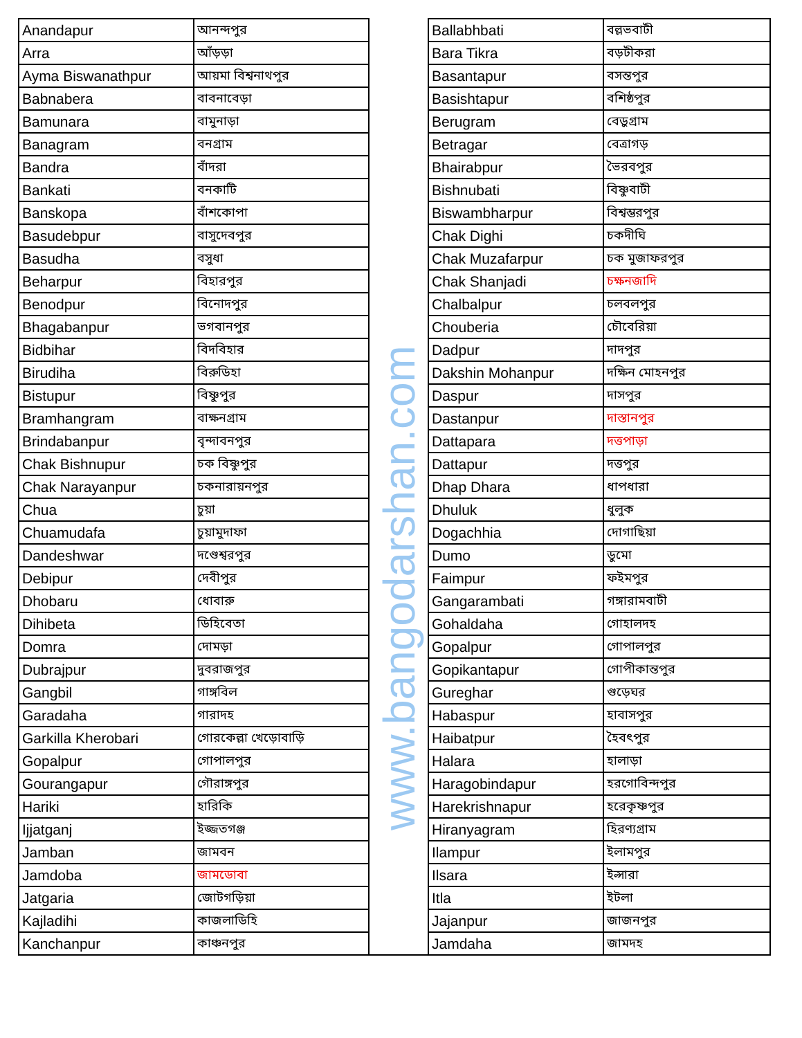| Anandapur | আনন্দপুর | | Ballabhbati | বল্লভবাটী |
| Arra | আঁড়ড়া | | Bara Tikra | বড়টীকরা |
| Ayma Biswanathpur | আয়মা বিশ্বনাথপুর | | Basantapur | বসন্তপুর |
| Babnabera | বাবনাবেড়া | | Basishtapur | বশিষ্ঠপুর |
| Bamunara | বামুনাড়া | | Berugram | বেড়ুগ্রাম |
| Banagram | বনগ্রাম | | Betragar | বেত্রাগড় |
| Bandra | বাঁদরা | | Bhairabpur | ভৈরবপুর |
| Bankati | বনকাটি | | Bishnubati | বিষ্ণুবাটী |
| Banskopa | বাঁশকোপা | | Biswambharpur | বিশ্বম্ভরপুর |
| Basudebpur | বাসুদেবপুর | | Chak Dighi | চকদীঘি |
| Basudha | বসুধা | | Chak Muzafarpur | চক মুজাফরপুর |
| Beharpur | বিহারপুর | | Chak Shanjadi | চক্ষনজাদি |
| Benodpur | বিনোদপুর | | Chalbalpur | চলবলপুর |
| Bhagabanpur | ভগবানপুর | | Chouberia | চৌবেরিয়া |
| Bidbihar | বিদবিহার | | Dadpur | দাদপুর |
| Birudiha | বিরুডিহা | | Dakshin Mohanpur | দক্ষিন মোহনপুর |
| Bistupur | বিষ্ণুপুর | | Daspur | দাসপুর |
| Bramhangram | বাক্ষনগ্রাম | | Dastanpur | দাস্তানপুর |
| Brindabanpur | বৃন্দাবনপুর | | Dattapara | দত্তপাড়া |
| Chak Bishnupur | চক বিষ্ণুপুর | | Dattapur | দত্তপুর |
| Chak Narayanpur | চকনারায়নপুর | | Dhap Dhara | ধাপধারা |
| Chua | চুয়া | | Dhuluk | ধুলুক |
| Chuamudafa | চুয়ামুদাফা | | Dogachhia | দোগাছিয়া |
| Dandeshwar | দণ্ডেশ্বরপুর | | Dumo | ডুমো |
| Debipur | দেবীপুর | | Faimpur | ফইমপুর |
| Dhobaru | ধোবারু | | Gangarambati | গঙ্গারামবাটী |
| Dihibeta | ডিহিবেতা | | Gohaldaha | গোহালদহ |
| Domra | দোমড়া | | Gopalpur | গোপালপুর |
| Dubrajpur | দুবরাজপুর | | Gopikantapur | গোপীকান্তপুর |
| Gangbil | গাঙ্গবিল | | Gureghar | গুড়েঘর |
| Garadaha | গারাদহ | | Habaspur | হাবাসপুর |
| Garkilla Kherobari | গোরকেল্লা খেড়োবাড়ি | | Haibatpur | হৈবৎপুর |
| Gopalpur | গোপালপুর | | Halara | হালাড়া |
| Gourangapur | গৌরাঙ্গপুর | | Haragobindapur | হরগোবিন্দপুর |
| Hariki | হারিকি | | Harekrishnapur | হরেকৃষ্ণপুর |
| Ijjatganj | ইজ্জতগঞ্জ | | Hiranyagram | হিরণ্যগ্রাম |
| Jamban | জামবন | | Ilampur | ইলামপুর |
| Jamdoba | জামডোবা | | Ilsara | ইল্সারা |
| Jatgaria | জোটগড়িয়া | | Itla | ইটলা |
| Kajladihi | কাজলাডিহি | | Jajanpur | জাজনপুর |
| Kanchanpur | কাঞ্চনপুর | | Jamdaha | জামদহ |
www.bangodarshan.com